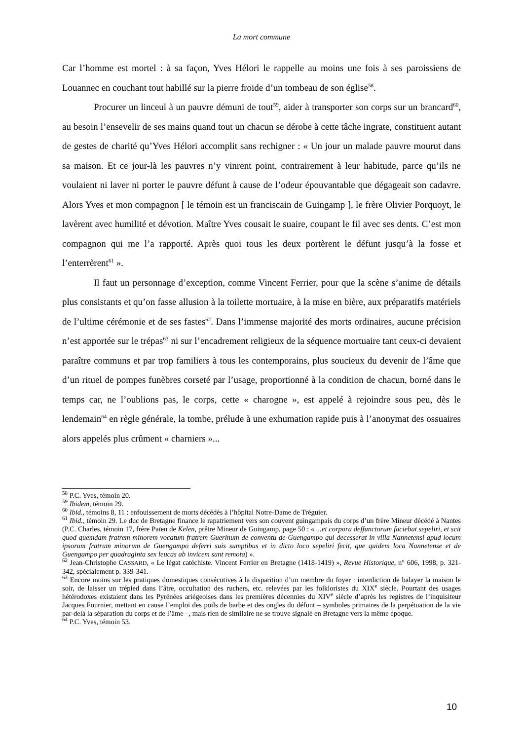La mort commune
Car l’homme est mortel : à sa façon, Yves Hélori le rappelle au moins une fois à ses paroissiens de Louannec en couchant tout habillé sur la pierre froide d’un tombeau de son église<sup>58</sup>.
Procurer un linceul à un pauvre démuni de tout<sup>59</sup>, aider à transporter son corps sur un brancard<sup>60</sup>, au besoin l’ensevelir de ses mains quand tout un chacun se dérobe à cette tâche ingrate, constituent autant de gestes de charité qu’Yves Hélori accomplit sans rechigner : « Un jour un malade pauvre mourut dans sa maison. Et ce jour-là les pauvres n’y vinrent point, contrairement à leur habitude, parce qu’ils ne voulaient ni laver ni porter le pauvre défunt à cause de l’odeur épouvantable que dégageait son cadavre. Alors Yves et mon compagnon [ le témoin est un franciscain de Guingamp ], le frère Olivier Porquoyt, le lavèrent avec humilité et dévotion. Maître Yves cousait le suaire, coupant le fil avec ses dents. C’est mon compagnon qui me l’a rapporté. Après quoi tous les deux portèrent le défunt jusqu’à la fosse et l’enterrèrent<sup>61</sup> ».
Il faut un personnage d’exception, comme Vincent Ferrier, pour que la scène s’anime de détails plus consistants et qu’on fasse allusion à la toilette mortuaire, à la mise en bière, aux préparatifs matériels de l’ultime cérémonie et de ses fastes<sup>62</sup>. Dans l’immense majorité des morts ordinaires, aucune précision n’est apportée sur le trépas<sup>63</sup> ni sur l’encadrement religieux de la séquence mortuaire tant ceux-ci devaient paraître communs et par trop familiers à tous les contemporains, plus soucieux du devenir de l’âme que d’un rituel de pompes funèbres corseté par l’usage, proportionné à la condition de chacun, borné dans le temps car, ne l’oublions pas, le corps, cette « charogne », est appelé à rejoindre sous peu, dès le lendemain<sup>64</sup> en règle générale, la tombe, prélude à une exhumation rapide puis à l’anonymat des ossuaires alors appelés plus crûment « charniers »...
<sup>58</sup> P.C. Yves, témoin 20.
<sup>59</sup> Ibidem, témoin 29.
<sup>60</sup> Ibid., témoins 8, 11 : enfouissement de morts décédés à l’hôpital Notre-Dame de Tréguier.
<sup>61</sup> Ibid., témoin 29. Le duc de Bretagne finance le rapatriement vers son couvent guingampais du corps d’un frère Mineur décédé à Nantes (P.C. Charles, témoin 17, frère Païen de Kelen, prêtre Mineur de Guingamp, page 50 : « ...et corpora deffunctorum faciebat sepeliri, et scit quod quemdam fratrem minorem vocatum fratrem Guerinum de conventu de Guengampo qui decesserat in villa Nannetensi apud locum ipsorum fratrum minorum de Guengampo deferri suis sumptibus et in dicto loco sepeliri fecit, que quidem loca Nannetense et de Guengampo per quadraginta sex leucas ab invicem sunt remota) ».
<sup>62</sup> Jean-Christophe CASSARD, « Le légat catéchiste. Vincent Ferrier en Bretagne (1418-1419) », Revue Historique, n° 606, 1998, p. 321-342, spécialement p. 339-341.
<sup>63</sup> Encore moins sur les pratiques domestiques consécutives à la disparition d’un membre du foyer : interdiction de balayer la maison le soir, de laisser un trépied dans l’âtre, occultation des ruchers, etc. relevées par les folkloristes du XIX<sup>e</sup> siècle. Pourtant des usages hétérodoxes existaient dans les Pyrénées ariégeoises dans les premières décennies du XIV<sup>e</sup> siècle d’après les registres de l’inquisiteur Jacques Fournier, mettant en cause l’emploi des poils de barbe et des ongles du défunt – symboles primaires de la perpétuation de la vie par-delà la séparation du corps et de l’âme –, mais rien de similaire ne se trouve signalé en Bretagne vers la même époque.
<sup>64</sup> P.C. Yves, témoin 53.
10